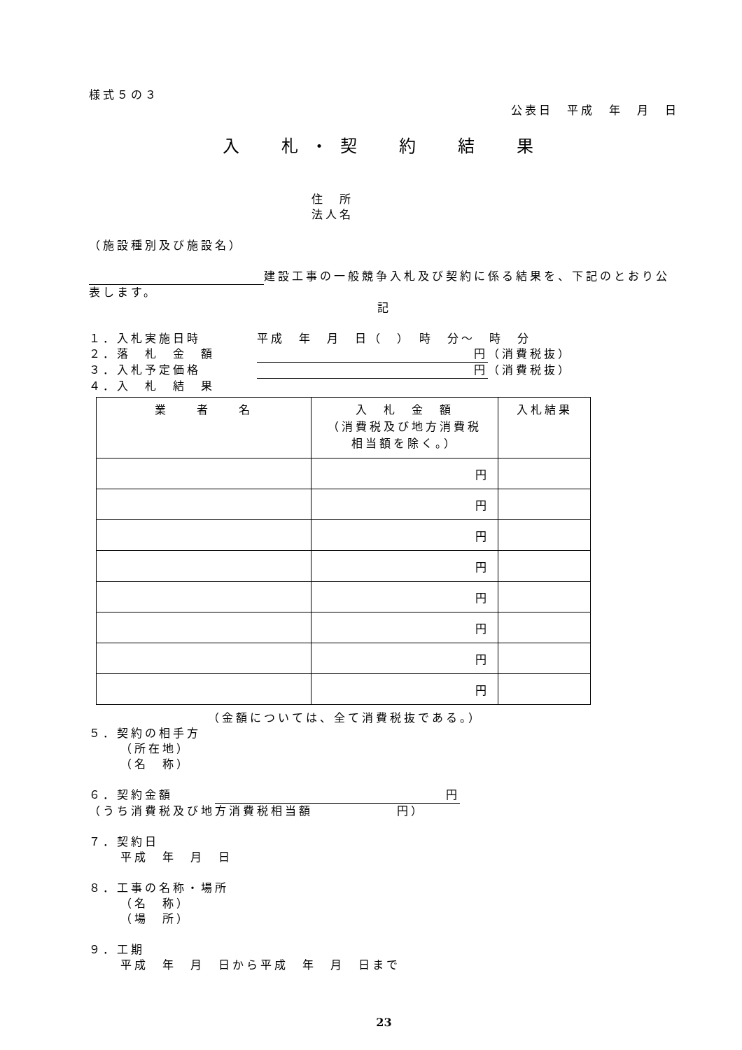様式５の３
公表日　平成　年　月　日
入　札・契　約　結　果
住　所
法人名
（施設種別及び施設名）
建設工事の一般競争入札及び契約に係る結果を、下記のとおり公表します。
記
１．入札実施日時　　　　平成　年　月　日（　）　時　分～　時　分
２．落　札　金　額　　　円 （消費税抜）
３．入札予定価格　　　　円 （消費税抜）
４．入　札　結　果
| 業 者 名 | 入 札 金 額 （消費税及び地方消費税 相当額を除く。） | 入札結果 |
| --- | --- | --- |
| | 円 | |
| | 円 | |
| | 円 | |
| | 円 | |
| | 円 | |
| | 円 | |
| | 円 | |
| | 円 | |
（金額については、全て消費税抜である。）
５．契約の相手方
（所在地）
（名　称）
６．契約金額　　　円
（うち消費税及び地方消費税相当額　　　　　　円）
７．契約日
平成　年　月　日
８．工事の名称・場所
（名　称）
（場　所）
９．工期
平成　年　月　日から平成　年　月　日まで
23